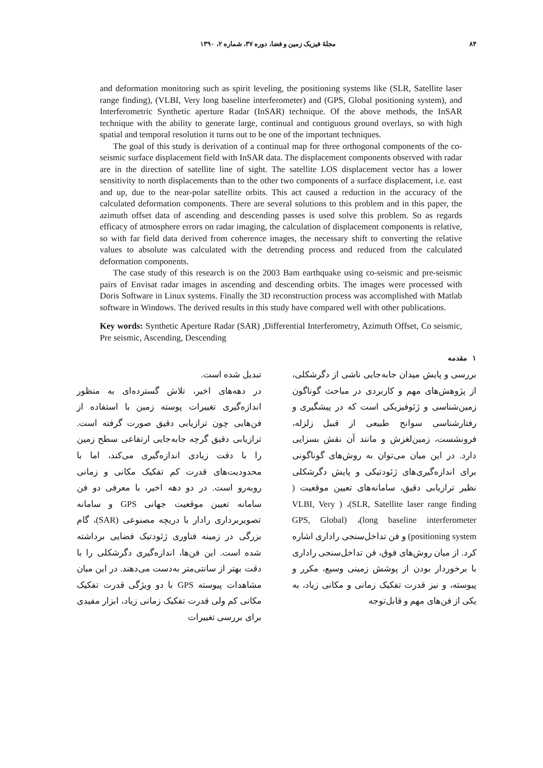۸۴ مجلهٔ فیزیک زمین و فضا، دوره ۳۷، شماره ۲، ۱۳۹۰
and deformation monitoring such as spirit leveling, the positioning systems like (SLR, Satellite laser range finding), (VLBI, Very long baseline interferometer) and (GPS, Global positioning system), and Interferometric Synthetic aperture Radar (InSAR) technique. Of the above methods, the InSAR technique with the ability to generate large, continual and contiguous ground overlays, so with high spatial and temporal resolution it turns out to be one of the important techniques.
The goal of this study is derivation of a continual map for three orthogonal components of the co-seismic surface displacement field with InSAR data. The displacement components observed with radar are in the direction of satellite line of sight. The satellite LOS displacement vector has a lower sensitivity to north displacements than to the other two components of a surface displacement, i.e. east and up, due to the near-polar satellite orbits. This act caused a reduction in the accuracy of the calculated deformation components. There are several solutions to this problem and in this paper, the azimuth offset data of ascending and descending passes is used solve this problem. So as regards efficacy of atmosphere errors on radar imaging, the calculation of displacement components is relative, so with far field data derived from coherence images, the necessary shift to converting the relative values to absolute was calculated with the detrending process and reduced from the calculated deformation components.
The case study of this research is on the 2003 Bam earthquake using co-seismic and pre-seismic pairs of Envisat radar images in ascending and descending orbits. The images were processed with Doris Software in Linux systems. Finally the 3D reconstruction process was accomplished with Matlab software in Windows. The derived results in this study have compared well with other publications.
Key words: Synthetic Aperture Radar (SAR) ,Differential Interferometry, Azimuth Offset, Co seismic, Pre seismic, Ascending, Descending
۱ مقدمه
بررسی و پایش میدان جابه‌جایی ناشی از دگرشکلی، از پژوهش‌های مهم و کاربردی در مباحث گوناگون زمین‌شناسی و ژئوفیزیکی است که در پیشگیری و رفتارشناسی سوانح طبیعی از قبیل زلزله، فرونشست، زمین‌لغزش و مانند آن نقش بسزایی دارد. در این میان می‌توان به روش‌های گوناگونی برای اندازه‌گیری‌های ژئودتیکی و پایش دگرشکلی نظیر ترازیابی دقیق، سامانه‌های تعیین موقعیت ( SLR, Satellite laser range finding)، ( VLBI, Very long baseline interferometer)، (GPS, Global positioning system) و فن تداخل‌سنجی راداری اشاره کرد. از میان روش‌های فوق، فن تداخل‌سنجی راداری با برخوردار بودن از پوشش زمینی وسیع، مکرر و پیوسته، و نیز قدرت تفکیک زمانی و مکانی زیاد، به یکی از فن‌های مهم و قابل‌توجه
تبدیل شده است.
در دهه‌های اخیر، تلاش گسترده‌ای به منظور اندازه‌گیری تغییرات پوسته زمین با استفاده از فن‌هایی چون ترازیابی دقیق صورت گرفته است. ترازیابی دقیق گرچه جابه‌جایی ارتفاعی سطح زمین را با دقت زیادی اندازه‌گیری می‌کند، اما با محدودیت‌های قدرت کم تفکیک مکانی و زمانی روبه‌رو است. در دو دهه اخیر، با معرفی دو فن سامانه تعیین موقعیت جهانی GPS و سامانه تصویربرداری رادار با دریچه مصنوعی (SAR)، گام بزرگی در زمینه فناوری ژئودتیک فضایی برداشته شده است. این فن‌ها، اندازه‌گیری دگرشکلی را با دقت بهتر از سانتی‌متر به‌دست می‌دهند. در این میان مشاهدات پیوسته GPS با دو ویژگی قدرت تفکیک مکانی کم ولی قدرت تفکیک زمانی زیاد، ابزار مفیدی برای بررسی تغییرات